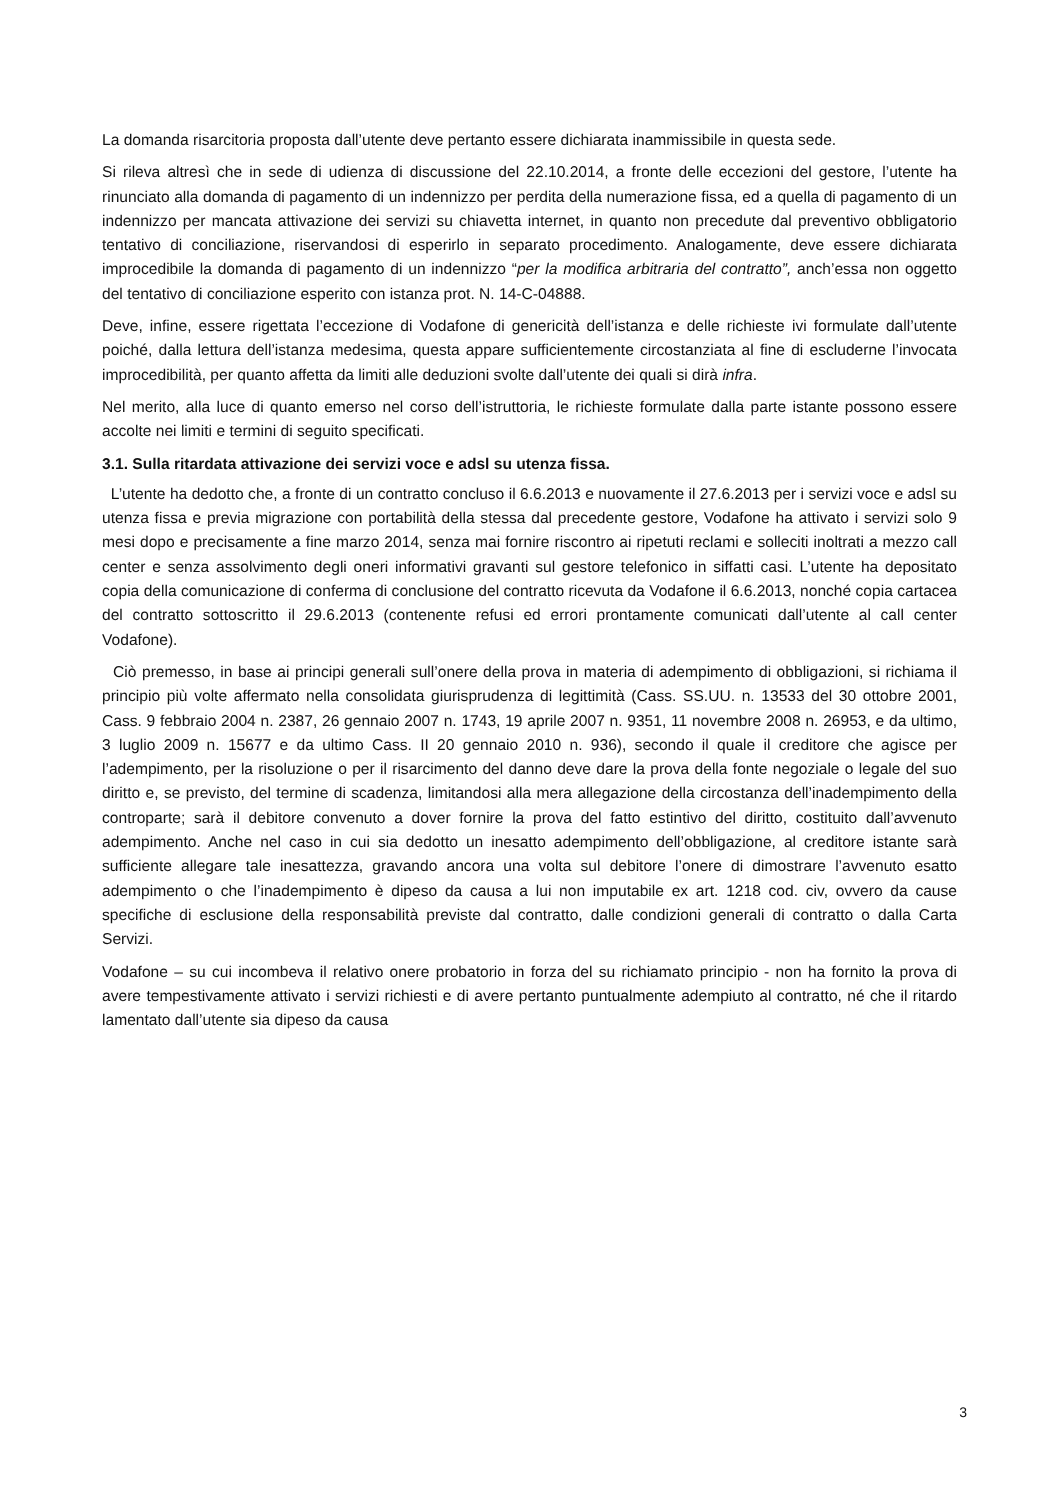La domanda risarcitoria proposta dall’utente deve pertanto essere dichiarata inammissibile in questa sede.
Si rileva altresì che in sede di udienza di discussione del 22.10.2014, a fronte delle eccezioni del gestore, l’utente ha rinunciato alla domanda di pagamento di un indennizzo per perdita della numerazione fissa, ed a quella di pagamento di un indennizzo per mancata attivazione dei servizi su chiavetta internet, in quanto non precedute dal preventivo obbligatorio tentativo di conciliazione, riservandosi di esperirlo in separato procedimento. Analogamente, deve essere dichiarata improcedibile la domanda di pagamento di un indennizzo “per la modifica arbitraria del contratto”, anch’essa non oggetto del tentativo di conciliazione esperito con istanza prot. N. 14-C-04888.
Deve, infine, essere rigettata l’eccezione di Vodafone di genericità dell’istanza e delle richieste ivi formulate dall’utente poiché, dalla lettura dell’istanza medesima, questa appare sufficientemente circostanziata al fine di escluderne l’invocata improcedibilità, per quanto affetta da limiti alle deduzioni svolte dall’utente dei quali si dirà infra.
Nel merito, alla luce di quanto emerso nel corso dell’istruttoria, le richieste formulate dalla parte istante possono essere accolte nei limiti e termini di seguito specificati.
3.1. Sulla ritardata attivazione dei servizi voce e adsl su utenza fissa.
L’utente ha dedotto che, a fronte di un contratto concluso il 6.6.2013 e nuovamente il 27.6.2013 per i servizi voce e adsl su utenza fissa e previa migrazione con portabilità della stessa dal precedente gestore, Vodafone ha attivato i servizi solo 9 mesi dopo e precisamente a fine marzo 2014, senza mai fornire riscontro ai ripetuti reclami e solleciti inoltrati a mezzo call center e senza assolvimento degli oneri informativi gravanti sul gestore telefonico in siffatti casi. L’utente ha depositato copia della comunicazione di conferma di conclusione del contratto ricevuta da Vodafone il 6.6.2013, nonché copia cartacea del contratto sottoscritto il 29.6.2013 (contenente refusi ed errori prontamente comunicati dall’utente al call center Vodafone).
Ciò premesso, in base ai principi generali sull’onere della prova in materia di adempimento di obbligazioni, si richiama il principio più volte affermato nella consolidata giurisprudenza di legittimità (Cass. SS.UU. n. 13533 del 30 ottobre 2001, Cass. 9 febbraio 2004 n. 2387, 26 gennaio 2007 n. 1743, 19 aprile 2007 n. 9351, 11 novembre 2008 n. 26953, e da ultimo, 3 luglio 2009 n. 15677 e da ultimo Cass. II 20 gennaio 2010 n. 936), secondo il quale il creditore che agisce per l’adempimento, per la risoluzione o per il risarcimento del danno deve dare la prova della fonte negoziale o legale del suo diritto e, se previsto, del termine di scadenza, limitandosi alla mera allegazione della circostanza dell’inadempimento della controparte; sarà il debitore convenuto a dover fornire la prova del fatto estintivo del diritto, costituito dall’avvenuto adempimento. Anche nel caso in cui sia dedotto un inesatto adempimento dell’obbligazione, al creditore istante sarà sufficiente allegare tale inesattezza, gravando ancora una volta sul debitore l’onere di dimostrare l’avvenuto esatto adempimento o che l’inadempimento è dipeso da causa a lui non imputabile ex art. 1218 cod. civ, ovvero da cause specifiche di esclusione della responsabilità previste dal contratto, dalle condizioni generali di contratto o dalla Carta Servizi.
Vodafone – su cui incombeva il relativo onere probatorio in forza del su richiamato principio - non ha fornito la prova di avere tempestivamente attivato i servizi richiesti e di avere pertanto puntualmente adempiuto al contratto, né che il ritardo lamentato dall’utente sia dipeso da causa
3